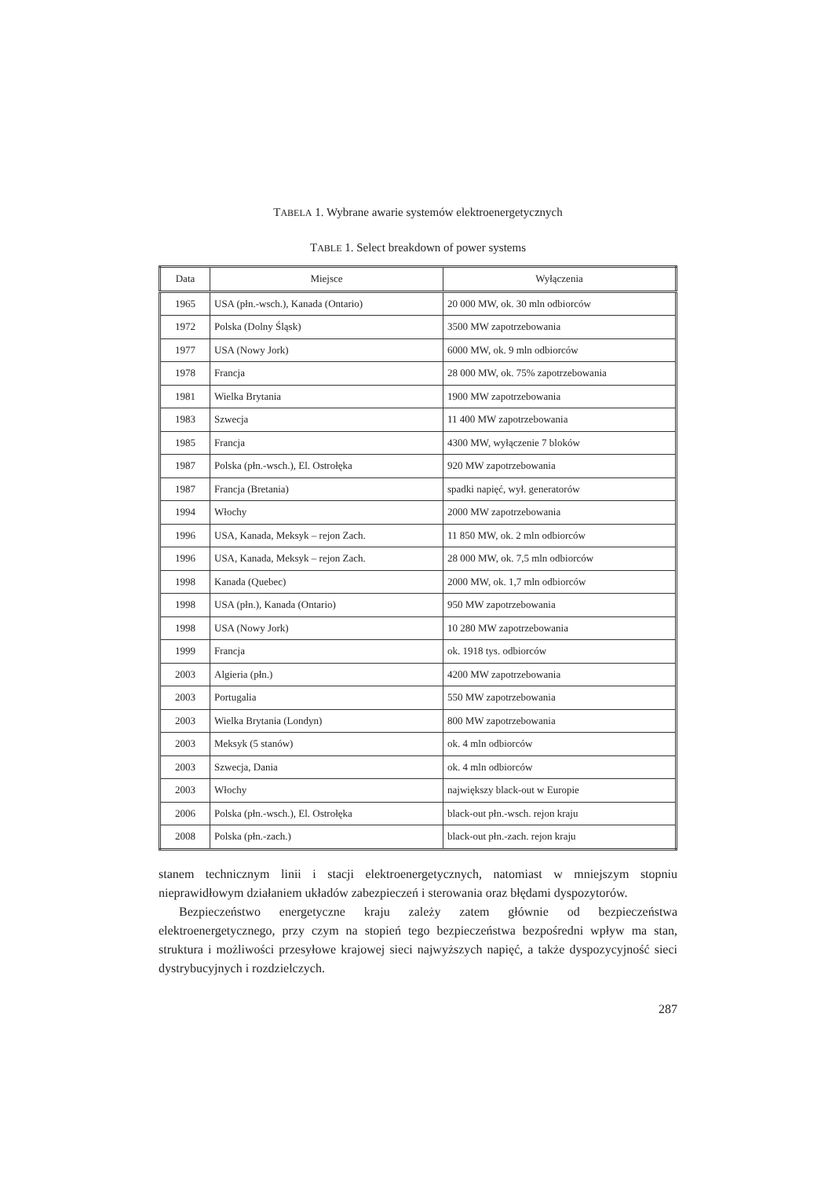TABELA 1. Wybrane awarie systemów elektroenergetycznych
TABLE 1. Select breakdown of power systems
| Data | Miejsce | Wyłączenia |
| --- | --- | --- |
| 1965 | USA (płn.-wsch.), Kanada (Ontario) | 20 000 MW, ok. 30 mln odbiorców |
| 1972 | Polska (Dolny Śląsk) | 3500 MW zapotrzebowania |
| 1977 | USA (Nowy Jork) | 6000 MW, ok. 9 mln odbiorców |
| 1978 | Francja | 28 000 MW, ok. 75% zapotrzebowania |
| 1981 | Wielka Brytania | 1900 MW zapotrzebowania |
| 1983 | Szwecja | 11 400 MW zapotrzebowania |
| 1985 | Francja | 4300 MW, wyłączenie 7 bloków |
| 1987 | Polska (płn.-wsch.), El. Ostrołęka | 920 MW zapotrzebowania |
| 1987 | Francja (Bretania) | spadki napięć, wył. generatorów |
| 1994 | Włochy | 2000 MW zapotrzebowania |
| 1996 | USA, Kanada, Meksyk – rejon Zach. | 11 850 MW, ok. 2 mln odbiorców |
| 1996 | USA, Kanada, Meksyk – rejon Zach. | 28 000 MW, ok. 7,5 mln odbiorców |
| 1998 | Kanada (Quebec) | 2000 MW, ok. 1,7 mln odbiorców |
| 1998 | USA (płn.), Kanada (Ontario) | 950 MW zapotrzebowania |
| 1998 | USA (Nowy Jork) | 10 280 MW zapotrzebowania |
| 1999 | Francja | ok. 1918 tys. odbiorców |
| 2003 | Algieria (płn.) | 4200 MW zapotrzebowania |
| 2003 | Portugalia | 550 MW zapotrzebowania |
| 2003 | Wielka Brytania (Londyn) | 800 MW zapotrzebowania |
| 2003 | Meksyk (5 stanów) | ok. 4 mln odbiorców |
| 2003 | Szwecja, Dania | ok. 4 mln odbiorców |
| 2003 | Włochy | największy black-out w Europie |
| 2006 | Polska (płn.-wsch.), El. Ostrołęka | black-out płn.-wsch. rejon kraju |
| 2008 | Polska (płn.-zach.) | black-out płn.-zach. rejon kraju |
stanem technicznym linii i stacji elektroenergetycznych, natomiast w mniejszym stopniu nieprawidłowym działaniem układów zabezpieczeń i sterowania oraz błędami dyspozytorów.
Bezpieczeństwo energetyczne kraju zależy zatem głównie od bezpieczeństwa elektroenergetycznego, przy czym na stopień tego bezpieczeństwa bezpośredni wpływ ma stan, struktura i możliwości przesyłowe krajowej sieci najwyższych napięć, a także dyspozycyjność sieci dystrybucyjnych i rozdzielczych.
287